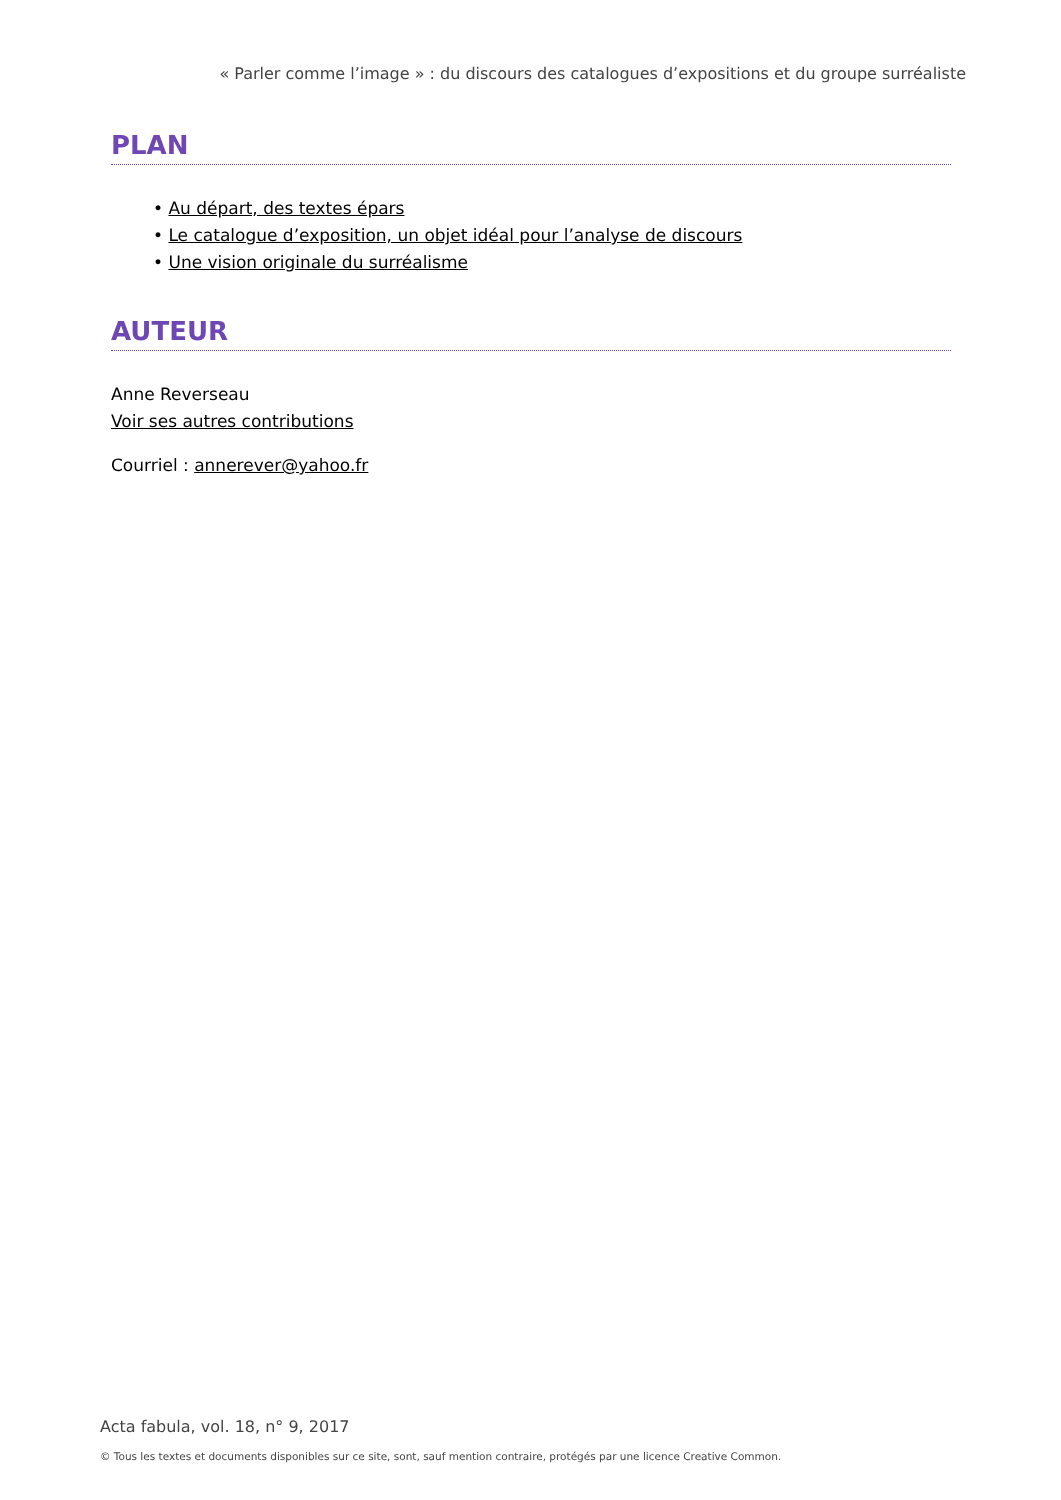« Parler comme l’image » : du discours des catalogues d’expositions et du groupe surréaliste
PLAN
• Au départ, des textes épars
• Le catalogue d’exposition, un objet idéal pour l’analyse de discours
• Une vision originale du surréalisme
AUTEUR
Anne Reverseau
Voir ses autres contributions
Courriel : annerever@yahoo.fr
Acta fabula, vol. 18, n° 9, 2017
© Tous les textes et documents disponibles sur ce site, sont, sauf mention contraire, protégés par une licence Creative Common.